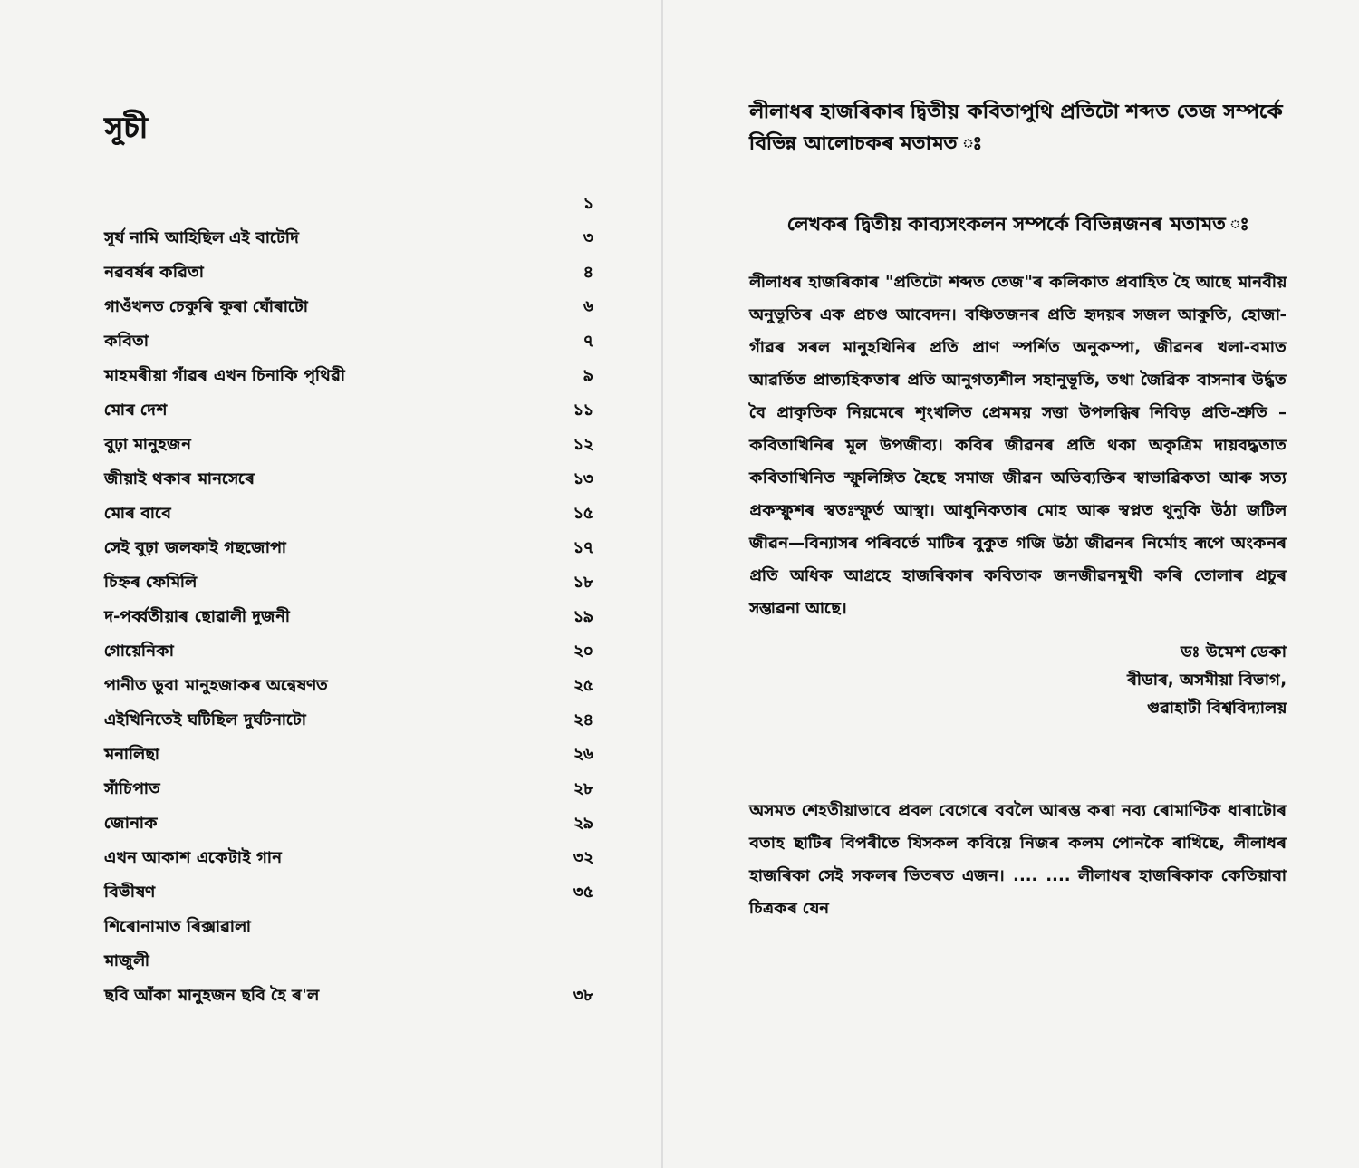সূচী
| | ১ |
| সূৰ্য নামি আহিছিল এই বাটেদি | ৩ |
| নৱবৰ্ষৰ কৱিতা | ৪ |
| গাওঁখনত চেকুৰি ফুৰা ঘোঁৰাটো | ৬ |
| কবিতা | ৭ |
| মাহমৰীয়া গাঁৱৰ এখন চিনাকি পৃথিৱী | ৯ |
| মোৰ দেশ | ১১ |
| বুঢ়া মানুহজন | ১২ |
| জীয়াই থকাৰ মানসেৰে | ১৩ |
| মোৰ বাবে | ১৫ |
| সেই বুঢ়া জলফাই গছজোপা | ১৭ |
| চিহ্নৰ ফেমিলি | ১৮ |
| দ-পৰ্ব্বতীয়াৰ ছোৱালী দুজনী | ১৯ |
| গোয়েনিকা | ২০ |
| পানীত ডুবা মানুহজাকৰ অন্বেষণত | ২৫ |
| এইখিনিতেই ঘটিছিল দুৰ্ঘটনাটো | ২৪ |
| মনালিছা | ২৬ |
| সাঁচিপাত | ২৮ |
| জোনাক | ২৯ |
| এখন আকাশ একেটাই গান | ৩২ |
| বিভীষণ | ৩৫ |
| শিৰোনামাত ৰিক্সাৱালা | |
| মাজুলী | |
| ছবি আঁকা মানুহজন ছবি হৈ ৰ'ল | ৩৮ |
লীলাধৰ হাজৰিকাৰ দ্বিতীয় কবিতাপুথি প্ৰতিটো শব্দত তেজ সম্পৰ্কে বিভিন্ন আলোচকৰ মতামত ঃ
লেখকৰ দ্বিতীয় কাব্যসংকলন সম্পৰ্কে বিভিন্নজনৰ মতামত ঃ
লীলাধৰ হাজৰিকাৰ "প্ৰতিটো শব্দত তেজ"ৰ কলিকাত প্ৰবাহিত হৈ আছে মানবীয় অনুভূতিৰ এক প্ৰচণ্ড আবেদন। বঞ্চিতজনৰ প্ৰতি হৃদয়ৰ সজল আকুতি, হোজা-গাঁৱৰ সৰল মানুহখিনিৰ প্ৰতি প্ৰাণ স্পৰ্শিত অনুকম্পা, জীৱনৰ খলা-বমাত আৱৰ্তিত প্ৰাত্যহিকতাৰ প্ৰতি আনুগত্যশীল সহানুভূতি, তথা জৈৱিক বাসনাৰ উৰ্দ্ধত বৈ প্ৰাকৃতিক নিয়মেৰে শৃংখলিত প্ৰেমময় সত্তা উপলব্ধিৰ নিবিড় প্ৰতি-শ্ৰুতি – কবিতাখিনিৰ মূল উপজীব্য। কবিৰ জীৱনৰ প্ৰতি থকা অকৃত্ৰিম দায়বদ্ধতাত কবিতাখিনিত স্ফুলিঙ্গিত হৈছে সমাজ জীৱন অভিব্যক্তিৰ স্বাভাৱিকতা আৰু সত্য প্ৰকস্ফুশৰ স্বতঃস্ফূৰ্ত আস্থা। আধুনিকতাৰ মোহ আৰু স্বপ্নত থুনুকি উঠা জটিল জীৱন—বিন্যাসৰ পৰিবৰ্তে মাটিৰ বুকুত গজি উঠা জীৱনৰ নিৰ্মোহ ৰূপে অংকনৰ প্ৰতি অধিক আগ্ৰহে হাজৰিকাৰ কবিতাক জনজীৱনমুখী কৰি তোলাৰ প্ৰচুৰ সম্ভাৱনা আছে।
ডঃ উমেশ ডেকা
ৰীডাৰ, অসমীয়া বিভাগ,
গুৱাহাটী বিশ্ববিদ্যালয়
অসমত শেহতীয়াভাবে প্ৰবল বেগেৰে ববলৈ আৰম্ভ কৰা নব্য ৰোমাণ্টিক ধাৰাটোৰ বতাহ ছাটিৰ বিপৰীতে যিসকল কবিয়ে নিজৰ কলম পোনকৈ ৰাখিছে, লীলাধৰ হাজৰিকা সেই সকলৰ ভিতৰত এজন। .... .... লীলাধৰ হাজৰিকাক কেতিয়াবা চিত্ৰকৰ যেন